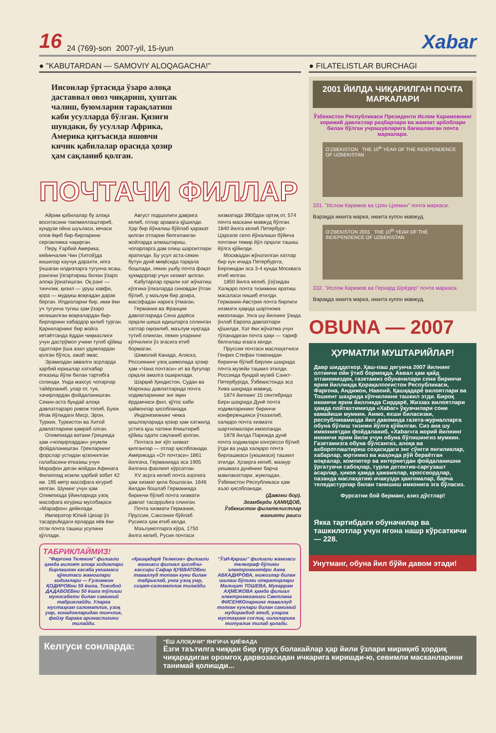16 24 (769)-son 2007-yil, 15-iyun Xabar
● "KABUTARDAN — SAMOVIY ALOQAGACHA!"
Инсонлар ўртасида ўзаро алоқа даставвал овоз чиқариш, ҳуштак чалиш, буюмларни тарақлатиш каби усулларда бўлган. Қизиғи шундаки, бу усуллар Африка, Америка қитъасида яшовчи кичик қабилалар орасида ҳозир ҳам сақланиб қолган.
ПОЧТАЧИ ФИЛЛАР
Айрим қабилалар бу алоқа воситасини такомиллаштириб, кундузи ойна шуъласи, кечаси олов ёқиб бир-бирларини сергакликка чақирган.
Перу, Ғарбий Америка, кейинчалик Чин (Хитой)да кишилар каучук дарахти, ипга ўхшаган илдизларга тугунча ясаш, рангини ўзгартириш билан ўзаро алоқа ўрнатишган. Оқ ранг — тинчлик, қизил — уруш хавфи, қора — мудҳиш воқеадан дарак берган. Илдизларни бир, икки ёки уч тугунча тугиш ҳам ўзаро келишилган воқеалардан бир-бирларини хабардор қилиб турган. Қарияларнинг бир жойга кетаётганда ёддан чиқмаслиги учун дастрўмол учини тугиб қўйиш одатлари ўша азал удумлардан қолган бўлса, ажаб эмас.
Эрамиздан аввалги асрларда ҳарбий юришлар хатхабар етказиш йўли билан тартибга солинди. Унда махсус чопарлар тайёрланиб, улар от, туя, хачирлардан фойдаланишган. Секин-аста бундай алоқа давлатлараро ривож топиб, Буюк Ипак йўлидаги Миср, Эрон, Туркия, Туркистон ва Хитой давлатларини қамраб олган.
Олимпиада ватани Грецияда ҳам «чопқирлардан» унумли фойдаланишган. Грекларнинг форслар устидан қозонилган ғалабасини етказиш учун Марафон деган жойдан Афинага Филиппид исмли ҳарбий зобит 42 км. 195 метр масофага югуриб келган. Шунинг учун ҳам Олимпиада ўйинларида узоқ масофага югуриш мусобақаси «Марафон» дейилади.
Император Юлий Цезар ўз тасаррufидаги ерларда яёв ёки отли почта ташиш усулини қўллади.
Август подшолиги даврига келиб, отлар аравага қўшилди. Ҳар бир йўналиш бўйлаб ҳаракат қилган отларни белгиланган жойларда алмаштириш, чопарларга дам олиш шароитлари яратилди. Бу усул аста-секин бутун дунё миқёсида тарқала бошлади, лекин ушбу почта фақат ҳукмдорлар учун хизмат қилган.
Кабутарлар орқали хат жўнатиш кўпгина ўлкаларда синовдан ўтган бўлиб, у маълум бир доира, масофадан нарига ўтмаган.
Германия ва Франция давлатларида Сена дарёси орқали шиша идишларга солинган хатлар оқизилиб, маълум нуқтада тутиб олинган, лекин уларнинг кўпчилиги ўз эгасига етиб бормаган.
Шимолий Канада, Аляска, Россиянинг узоқ шимолида ҳозир ҳам «Чана почтаси» ит ва буғулар орқали амалга оширилади.
Шарқий Ҳиндистон, Судан ва Марокаш давлатларида почта ходимларининг энг яқин ёрдамчиси фил, қўтос каби ҳайвонлар ҳисобланади.
Индонезиянинг чекка қишлоқларида ҳозир ҳам хатжилд устига қуш патини ёпиштириб қўйиш одати сақланиб қолган.
Почтага энг кўп хизмат қилганлар — отлар ҳисобланади. Америкада «От почтаси» 1861 йилгача, Германияда эса 1905 йилгача фаолият кўрсатган.
XV асрга келиб почта аҳолига ҳам хизмат қила бошлаган. 1646 йилдан бошлаб Германияда биринчи бўлиб почта хизмати давлат тасаррufига олинган.
Почта хизмати Германия, Пруссия, Саксония бўйлаб Русияга ҳам етиб келди.
Маълумотларга кўра, 1750 йилга келиб, Русия почтаси хизматида 3900дан ортиқ от, 574 почта маскани мавжуд бўлган. 1840 йилга келиб Петербург-Царское село йўналиши бўйича почтани темир йўл орқали ташиш йўлга қўйилди.
Москвадан жўнатилган хатлар бир кун ичида Петербургга, Берлиндан эса 3-4 кунда Москвага етиб келган.
1850 йилга келиб, ўзўзидан Халқаро почта тизимини яратиш масаласи пишиб етилди. Германия-Австрия почта бирлиги хизмати ҳақида шартнома имзоланди. Унга шу йилнинг ўзида ўнлаб Европа давлатлари қўшилди. Хат ёки жўнатма учун тўланадиган почта ҳақи — тариф белгилаш юзага келди.
Пруссия почтаси маслаҳатчиси Генрих Стефан томонидан биринчи бўлиб Берлин шаҳрида почта музейи ташкил этилди. Россияда бундай музей Санкт-Петербургда, Ўзбекистонда эса Хива шаҳрида мавжуд.
1874 йилнинг 15 сентябрида Берн шаҳрида Дунё почта ходимларининг биринчи конференцияси ўтказилиб, халқаро почта хизмати шартномалари имзоланди.
1878 йилда Парижда дунё почта ходимлари конгресси бўлиб ўтди ва унда халқаро почта бирлашмаси (уюшмаси) ташкил этилди. Ҳозирга келиб, мазкур уюшмага дунёнинг барча мамлакатлари, жумладан, Ўзбекистон Республикаси ҳам аъзо ҳисобланади.
(Давоми бор).
Эгамберди ҲАМИДОВ, Ўзбекистон филателистлар жамияти раиси
ТАБРИКЛАЙМИЗ!
"Фарғона Телеком" филиали ҳамда вилоят алоқа ходимлари бирлашган касаба уюшмаси қўмитаси жамоалари ходимлари — Ғуломжон ҚОДИРОВни 55 ёшга, Тожибой ДАДАБОЕВни 50 ёшга тўлиши муносабати билан самимий табриклайди. Уларга мустаҳкам саломатлик, узоқ умр, хонадонларидан тинчлик, файзу барака аримаслигини тилайди.
«Қашқадарё Телеком» филиали жамоаси филиал ҳисобчи-кассири Сафар ҚУВВАТОВни таваллуд топган куни билан табриклаб, унга узоқ умр, сиҳат-саломатлик тилайди.
"ЎзИ-Қарши" филиали жамоаси телеграф бўлими электромонтёри Анна АБКАДИРОВА, мижозлар билан ишлаш бўлими операторлари Малоҳат ТОШЕВА, Мукаррам АҲМЕЖОВА ҳамда филиал электромеханиги Светлана ФИСЕНКОларнинг таваллуд топган кунлари билан самимий муборакбод этиб, уларга мустаҳкам соғлиқ, оилаларига тотувлик тилаб қолади.
● FILATELISTLAR BURCHAGI
2001 ЙИЛДА ЧИҚАРИЛГАН ПОЧТА МАРКАЛАРИ
Ўзбекистон Республикаси Президенти Ислом Каримовнинг хорижий давлатлар раҳбарлари ва жамоат арбоблари билан бўлган учрашувларига бағишланган почта маркалари.
O'ZBEKISTON THE 10<sup>th</sup> YEAR OF THE INDEPENDENCE OF UZBEKISTAN
331. "Ислом Каримов ва Цзян Цземин" почта маркаси.
Варақда иккита марка, иккита купон мавжуд.
O'ZBEKISTON 2001 THE 10<sup>th</sup> YEAR OF THE INDEPENDENCE OF UZBEKISTAN
332. "Ислом Каримов ва Герхард Шрёдер" почта маркаси.
Варақда иккита марка, иккита купон мавжуд.
OBUNA — 2007
ҲУРМАТЛИ МУШТАРИЙЛАР!
Давр шиддаткор. Ҳаш-паш дегунча 2007 йилнинг олтинчи ойи ўтиб бормоқда. Аввал ҳам қайд этганимиздек, газетамиз обуначилари сони биринчи ярим йилликда Қорақалпоғистон Республикаси, Фарғона, Андижон, Навоий, Қашқадарё вилоятлари ва Тошкент шаҳрида кўпчиликни ташкил этди. Бироқ иккинчи ярим йилликда Сирдарё, Жиззах вилоятлари ҳамда пойтахтимизда «Xabar» ўқувчилари сони камайиши мумкин. Аммо, яхши биласизки, республикамизда йил давомида газета-журналларга обуна бўлиш тизими йўлга қўйилган. Сиз ана шу имкониятдан фойдаланиб, «Xabar»га жорий йилнинг иккинчи ярим йили учун обуна бўлишингиз мумкин. Газетамизга обуна бўлсангиз, алоқа ва ахборотлаштириш соҳасидаги энг сўнгги янгиликлар, хабарлар, юртимиз ва жаҳонда рўй бераётган воқеалар, компютер ва интернетдан фойдаланишни ўргатувчи сабоқлар, турли детектив-саргузашт асарлар, ҳикоя ҳамда ҳажвиялар, кроссвордлар, пазанда маслаҳатию ичакузди ҳангомалар, барча теледастурлар билан танишиш имконига эга бўласиз.
Фурсатни бой берманг, азиз дўстлар!
Якка тартибдаги обуначилар ва ташкилотлар учун ягона нашр кўрсаткичи — 228.
Унутманг, обуна йил бўйи давом этади!
Келгуси сонларда:
"ЁШ АЛОҚАЧИ" ЯНГИЧА ҚИЁФАДА
Ёзги таътилга чиққан бир гуруҳ болакайлар ҳар йили ўзлари мириқиб ҳордиқ чиқарадиган оромгоҳ дарвозасидан ичкарига киришди-ю, севимли масканларини танимай қолишди...